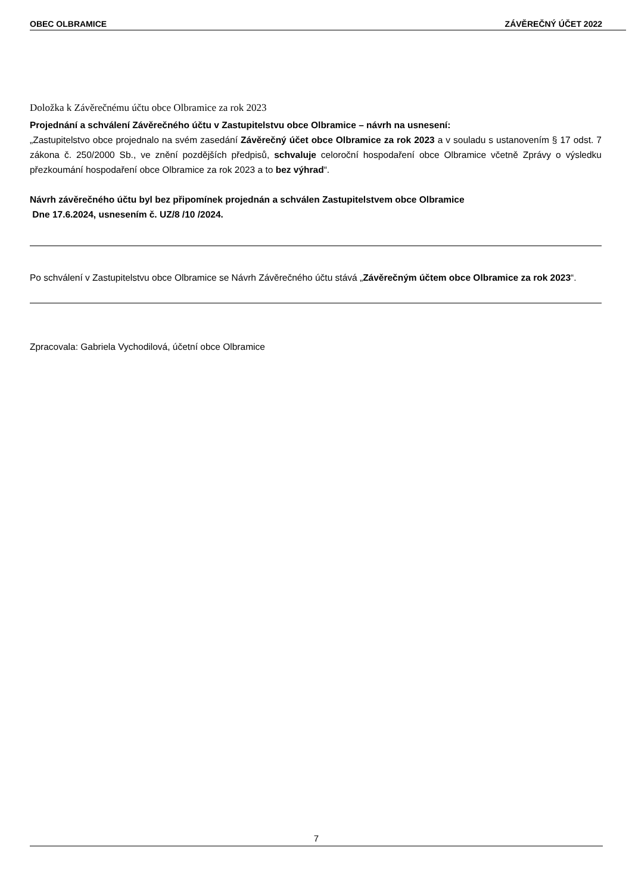OBEC OLBRAMICE ZÁVĚREČNÝ ÚČET 2022
Doložka k Závěrečnému účtu obce Olbramice za rok 2023
Projednání a schválení Závěrečného účtu v Zastupitelstvu obce Olbramice – návrh na usnesení:
„Zastupitelstvo obce projednalo na svém zasedání Závěrečný účet obce Olbramice za rok 2023 a v souladu s ustanovením § 17 odst. 7 zákona č. 250/2000 Sb., ve znění pozdějších předpisů, schvaluje celoroční hospodaření obce Olbramice včetně Zprávy o výsledku přezkoumání hospodaření obce Olbramice za rok 2023 a to bez výhrad“.
Návrh závěrečného účtu byl bez připomínek projednán a schválen Zastupitelstvem obce Olbramice
Dne 17.6.2024, usnesením č. UZ/8 /10 /2024.
Po schválení v Zastupitelstvu obce Olbramice se Návrh Závěrečného účtu stává „Závěrečným účtem obce Olbramice za rok 2023“.
Zpracovala: Gabriela Vychodilová, účetní obce Olbramice
7